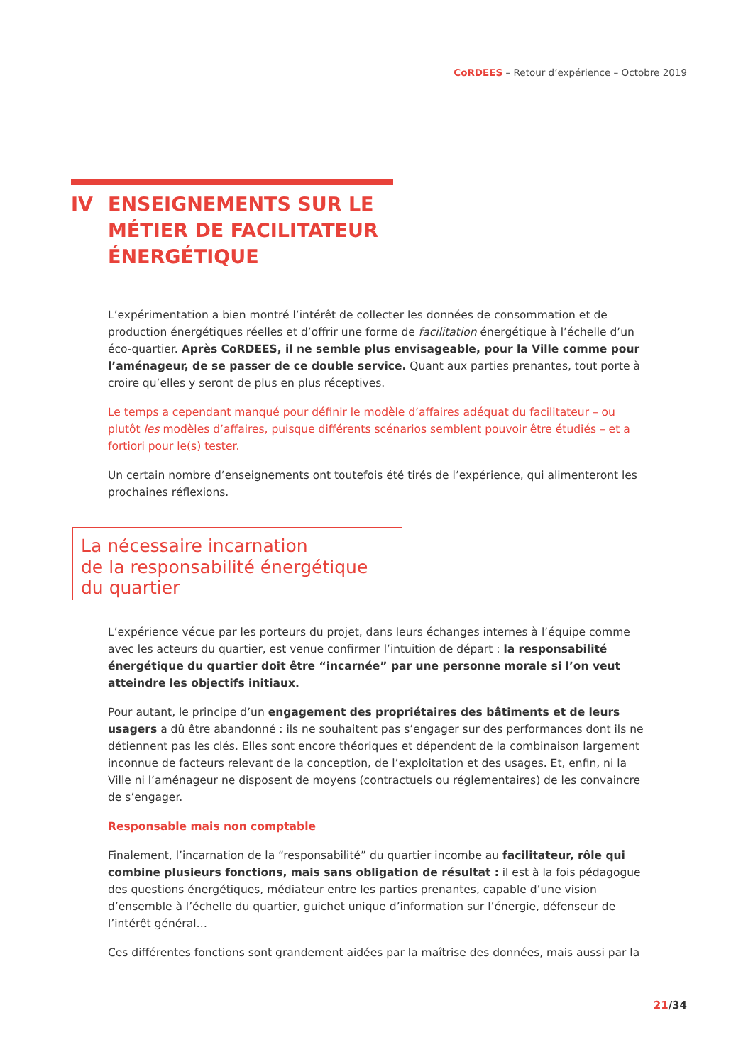CoRDEES – Retour d’expérience – Octobre 2019
IV ENSEIGNEMENTS SUR LE
MÉTIER DE FACILITATEUR
ÉNERGÉTIQUE
L’expérimentation a bien montré l’intérêt de collecter les données de consommation et de production énergétiques réelles et d’offrir une forme de facilitation énergétique à l’échelle d’un éco-quartier. Après CoRDEES, il ne semble plus envisageable, pour la Ville comme pour l’aménageur, de se passer de ce double service. Quant aux parties prenantes, tout porte à croire qu’elles y seront de plus en plus réceptives.
Le temps a cependant manqué pour définir le modèle d’affaires adéquat du facilitateur – ou plutôt les modèles d’affaires, puisque différents scénarios semblent pouvoir être étudiés – et a fortiori pour le(s) tester.
Un certain nombre d’enseignements ont toutefois été tirés de l’expérience, qui alimenteront les prochaines réflexions.
La nécessaire incarnation
de la responsabilité énergétique
du quartier
L’expérience vécue par les porteurs du projet, dans leurs échanges internes à l’équipe comme avec les acteurs du quartier, est venue confirmer l’intuition de départ : la responsabilité énergétique du quartier doit être “incarnée” par une personne morale si l’on veut atteindre les objectifs initiaux.
Pour autant, le principe d’un engagement des propriétaires des bâtiments et de leurs usagers a dû être abandonné : ils ne souhaitent pas s’engager sur des performances dont ils ne détiennent pas les clés. Elles sont encore théoriques et dépendent de la combinaison largement inconnue de facteurs relevant de la conception, de l’exploitation et des usages. Et, enfin, ni la Ville ni l’aménageur ne disposent de moyens (contractuels ou réglementaires) de les convaincre de s’engager.
Responsable mais non comptable
Finalement, l’incarnation de la “responsabilité” du quartier incombe au facilitateur, rôle qui combine plusieurs fonctions, mais sans obligation de résultat : il est à la fois pédagogue des questions énergétiques, médiateur entre les parties prenantes, capable d’une vision d’ensemble à l’échelle du quartier, guichet unique d’information sur l’énergie, défenseur de l’intérêt général…
Ces différentes fonctions sont grandement aidées par la maîtrise des données, mais aussi par la
21/34